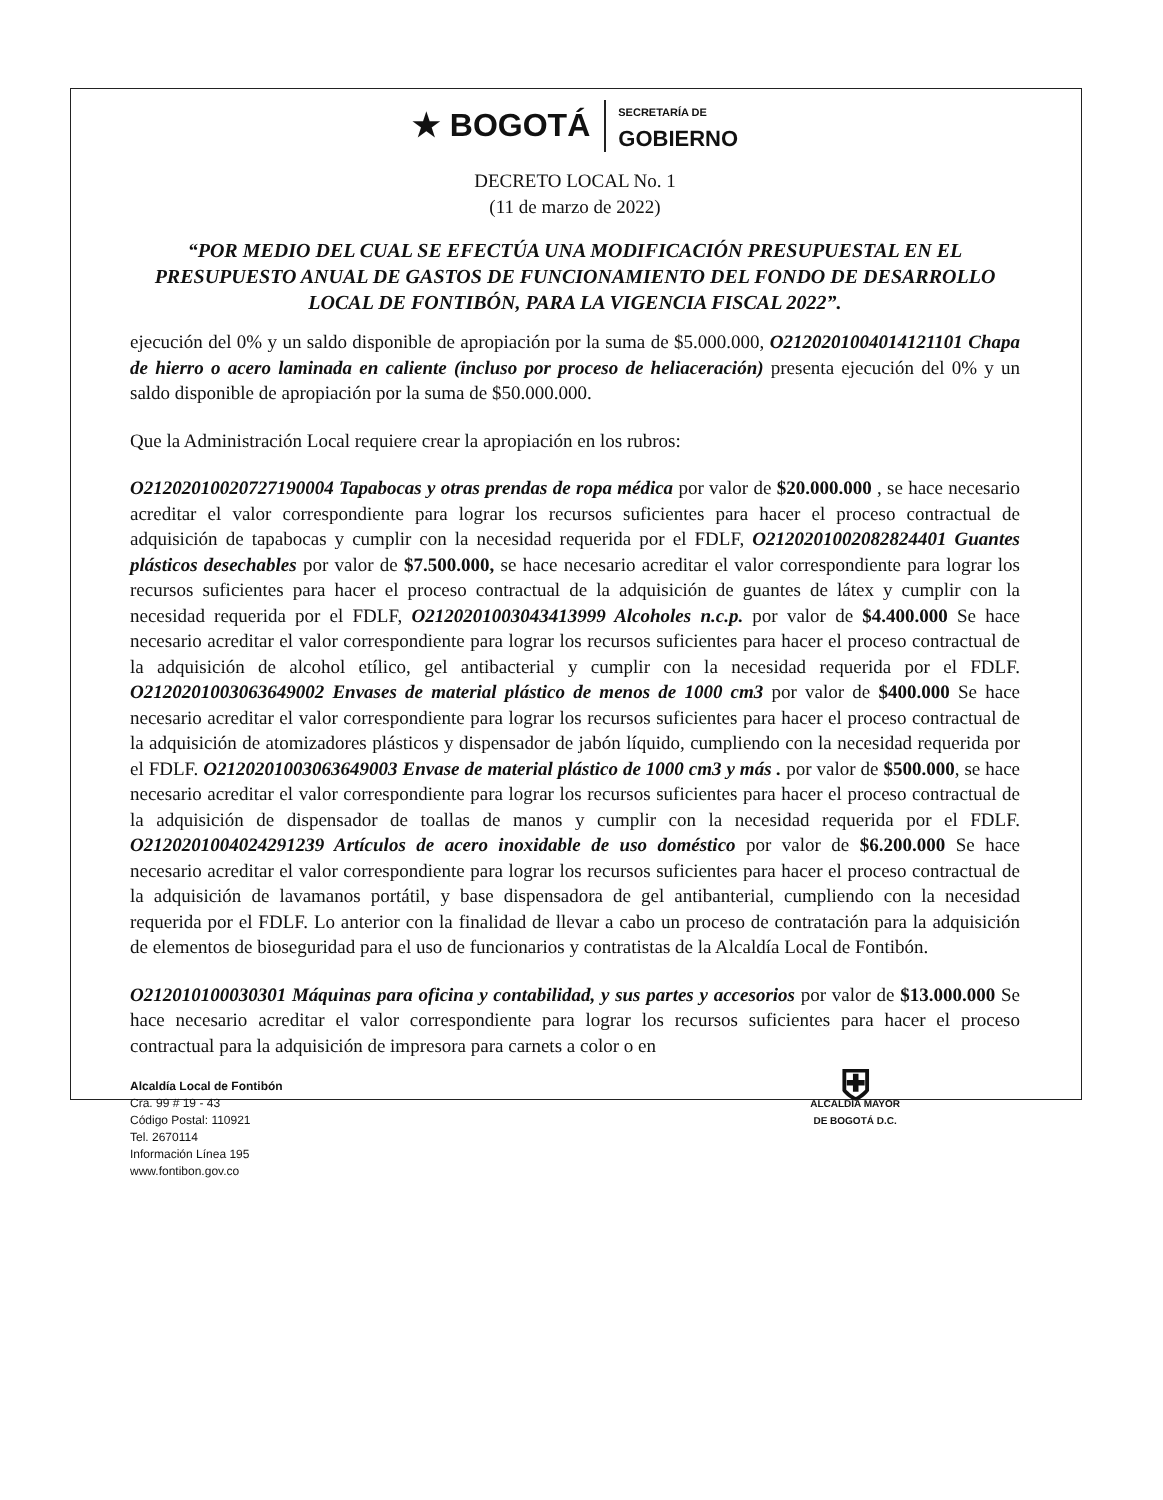★ BOGOTÁ
SECRETARÍA DE
GOBIERNO
DECRETO LOCAL No. 1
(11 de marzo de 2022)
“POR MEDIO DEL CUAL SE EFECTÚA UNA MODIFICACIÓN PRESUPUESTAL EN EL PRESUPUESTO ANUAL DE GASTOS DE FUNCIONAMIENTO DEL FONDO DE DESARROLLO LOCAL DE FONTIBÓN, PARA LA VIGENCIA FISCAL 2022”.
ejecución del 0% y un saldo disponible de apropiación por la suma de $5.000.000, O2120201004014121101 Chapa de hierro o acero laminada en caliente (incluso por proceso de heliaceración) presenta ejecución del 0% y un saldo disponible de apropiación por la suma de $50.000.000.
Que la Administración Local requiere crear la apropiación en los rubros:
O21202010020727190004 Tapabocas y otras prendas de ropa médica por valor de $20.000.000 , se hace necesario acreditar el valor correspondiente para lograr los recursos suficientes para hacer el proceso contractual de adquisición de tapabocas y cumplir con la necesidad requerida por el FDLF, O2120201002082824401 Guantes plásticos desechables por valor de $7.500.000, se hace necesario acreditar el valor correspondiente para lograr los recursos suficientes para hacer el proceso contractual de la adquisición de guantes de látex y cumplir con la necesidad requerida por el FDLF, O2120201003043413999 Alcoholes n.c.p. por valor de $4.400.000 Se hace necesario acreditar el valor correspondiente para lograr los recursos suficientes para hacer el proceso contractual de la adquisición de alcohol etílico, gel antibacterial y cumplir con la necesidad requerida por el FDLF. O2120201003063649002 Envases de material plástico de menos de 1000 cm3 por valor de $400.000 Se hace necesario acreditar el valor correspondiente para lograr los recursos suficientes para hacer el proceso contractual de la adquisición de atomizadores plásticos y dispensador de jabón líquido, cumpliendo con la necesidad requerida por el FDLF. O2120201003063649003 Envase de material plástico de 1000 cm3 y más . por valor de $500.000, se hace necesario acreditar el valor correspondiente para lograr los recursos suficientes para hacer el proceso contractual de la adquisición de dispensador de toallas de manos y cumplir con la necesidad requerida por el FDLF. O2120201004024291239 Artículos de acero inoxidable de uso doméstico por valor de $6.200.000 Se hace necesario acreditar el valor correspondiente para lograr los recursos suficientes para hacer el proceso contractual de la adquisición de lavamanos portátil, y base dispensadora de gel antibanterial, cumpliendo con la necesidad requerida por el FDLF. Lo anterior con la finalidad de llevar a cabo un proceso de contratación para la adquisición de elementos de bioseguridad para el uso de funcionarios y contratistas de la Alcaldía Local de Fontibón.
O212010100030301 Máquinas para oficina y contabilidad, y sus partes y accesorios por valor de $13.000.000 Se hace necesario acreditar el valor correspondiente para lograr los recursos suficientes para hacer el proceso contractual para la adquisición de impresora para carnets a color o en
Alcaldía Local de Fontibón
Cra. 99 # 19 - 43
Código Postal: 110921
Tel. 2670114
Información Línea 195
www.fontibon.gov.co
⛨
ALCALDÍA MAYOR
DE BOGOTÁ D.C.